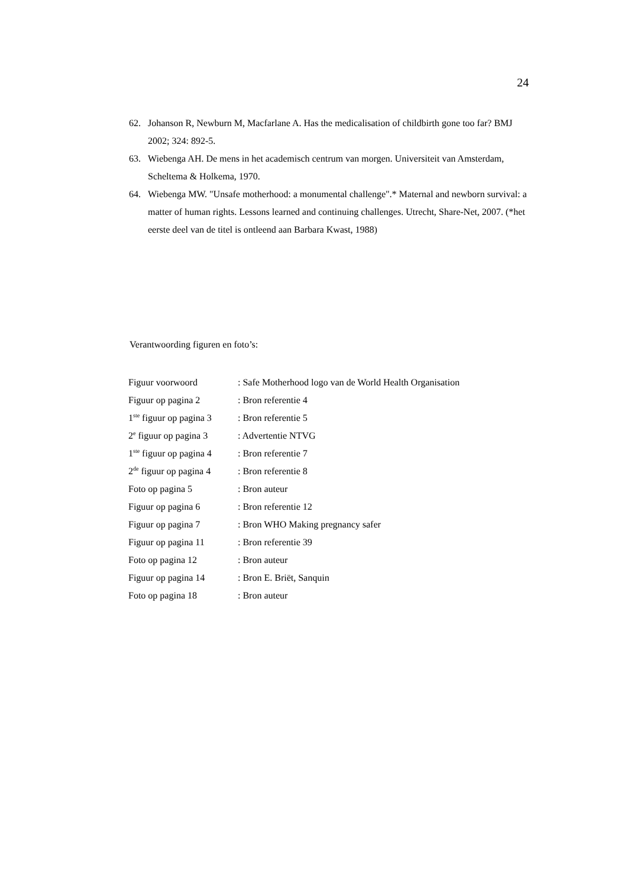24
62. Johanson R, Newburn M, Macfarlane A. Has the medicalisation of childbirth gone too far? BMJ 2002; 324: 892-5.
63. Wiebenga AH. De mens in het academisch centrum van morgen. Universiteit van Amsterdam, Scheltema & Holkema, 1970.
64. Wiebenga MW. "Unsafe motherhood: a monumental challenge".* Maternal and newborn survival: a matter of human rights. Lessons learned and continuing challenges. Utrecht, Share-Net, 2007. (*het eerste deel van de titel is ontleend aan Barbara Kwast, 1988)
Verantwoording figuren en foto’s:
| Figuur voorwoord | : Safe Motherhood logo van de World Health Organisation |
| Figuur op pagina 2 | : Bron referentie 4 |
| 1<sup>ste</sup> figuur op pagina 3 | : Bron referentie 5 |
| 2<sup>e</sup> figuur op pagina 3 | : Advertentie NTVG |
| 1<sup>ste</sup> figuur op pagina 4 | : Bron referentie 7 |
| 2<sup>de</sup> figuur op pagina 4 | : Bron referentie 8 |
| Foto op pagina 5 | : Bron auteur |
| Figuur op pagina 6 | : Bron referentie 12 |
| Figuur op pagina 7 | : Bron WHO Making pregnancy safer |
| Figuur op pagina 11 | : Bron referentie 39 |
| Foto op pagina 12 | : Bron auteur |
| Figuur op pagina 14 | : Bron E. Briët, Sanquin |
| Foto op pagina 18 | : Bron auteur |